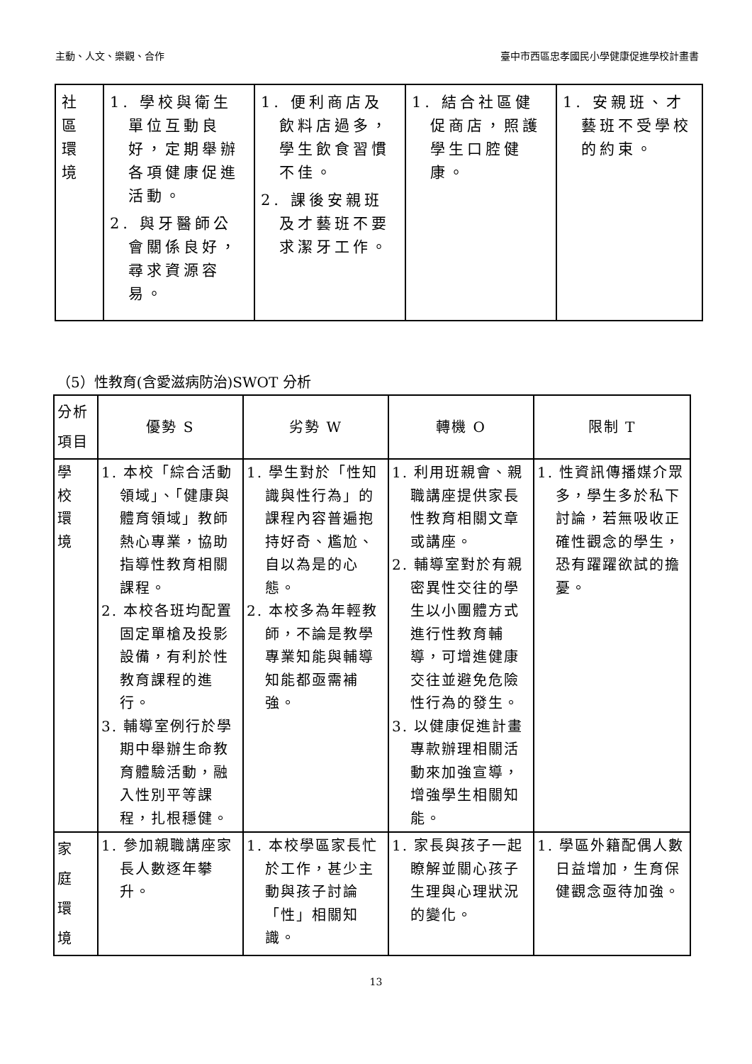主動、人文、樂觀、合作 臺中市西區忠孝國民小學健康促進學校計畫書
| 社 區 環 境 | 1. 學校與衛生單位互動良好，定期舉辦各項健康促進活動。 2. 與牙醫師公會關係良好，尋求資源容易。 | 1. 便利商店及飲料店過多，學生飲食習慣不佳。 2. 課後安親班及才藝班不要求潔牙工作。 | 1. 結合社區健促商店，照護學生口腔健康。 | 1. 安親班、才藝班不受學校的約束。 |
（5）性教育(含愛滋病防治)SWOT 分析
| 分析 項目 | 優勢 S | 劣勢 W | 轉機 O | 限制 T |
| 學 校 環 境 | 1. 本校「綜合活動領域」、「健康與體育領域」教師熱心專業，協助指導性教育相關課程。 2. 本校各班均配置固定單槍及投影設備，有利於性教育課程的進行。 3. 輔導室例行於學期中舉辦生命教育體驗活動，融入性別平等課程，扎根穩健。 | 1. 學生對於「性知識與性行為」的課程內容普遍抱持好奇、尷尬、自以為是的心態。 2. 本校多為年輕教師，不論是教學專業知能與輔導知能都亟需補強。 | 1. 利用班親會、親職講座提供家長性教育相關文章或講座。 2. 輔導室對於有親密異性交往的學生以小團體方式進行性教育輔導，可增進健康交往並避免危險性行為的發生。 3. 以健康促進計畫專款辦理相關活動來加強宣導，增強學生相關知能。 | 1. 性資訊傳播媒介眾多，學生多於私下討論，若無吸收正確性觀念的學生，恐有躍躍欲試的擔憂。 |
| 家 庭 環 境 | 1. 參加親職講座家長人數逐年攀升。 | 1. 本校學區家長忙於工作，甚少主動與孩子討論「性」相關知識。 | 1. 家長與孩子一起瞭解並關心孩子生理與心理狀況的變化。 | 1. 學區外籍配偶人數日益增加，生育保健觀念亟待加強。 |
13